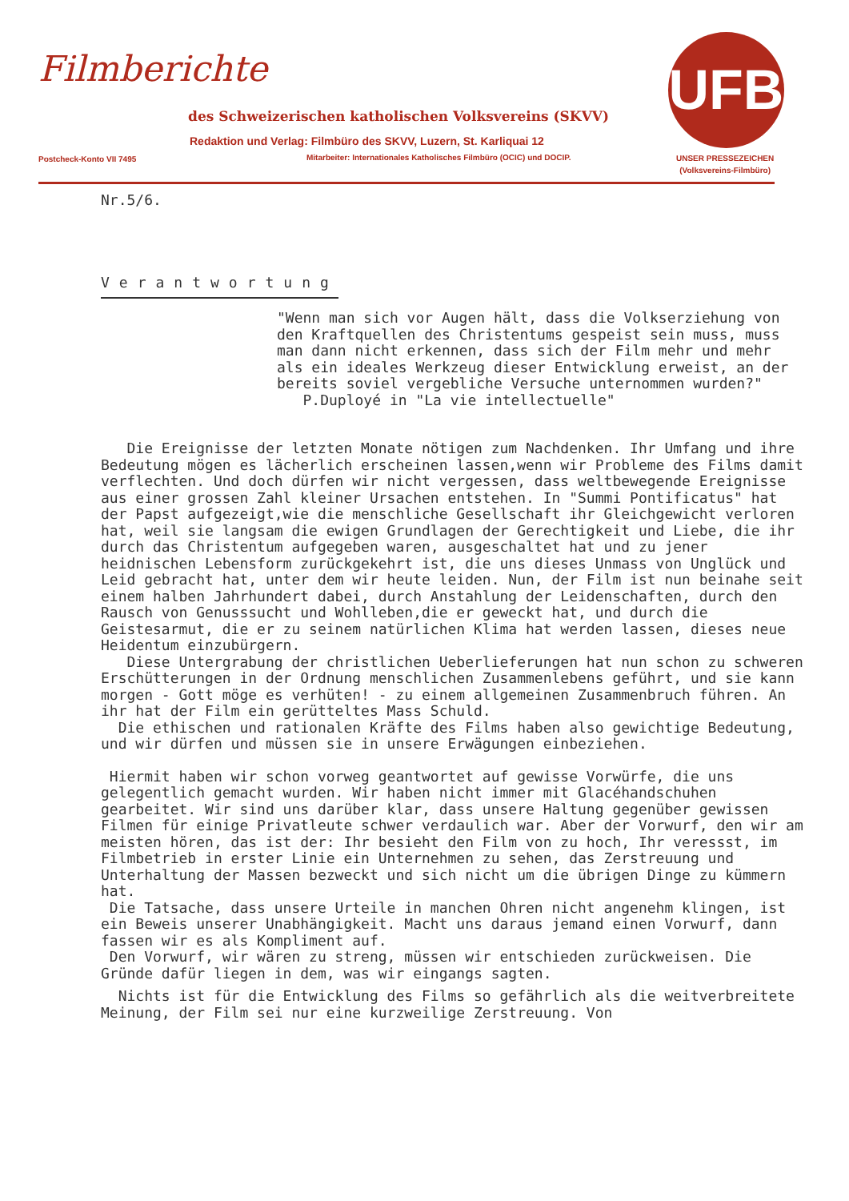Filmberichte
des Schweizerischen katholischen Volksvereins (SKVV)
Redaktion und Verlag: Filmbüro des SKVV, Luzern, St. Karliquai 12
Postcheck-Konto VII 7495
Mitarbeiter: Internationales Katholisches Filmbüro (OCIC) und DOCIP.
UFB
UNSER PRESSEZEICHEN
(Volksvereins-Filmbüro)
Nr.5/6.
Verantwortung
"Wenn man sich vor Augen hält, dass die Volkserziehung von den Kraftquellen des Christentums gespeist sein muss, muss man dann nicht erkennen, dass sich der Film mehr und mehr als ein ideales Werkzeug dieser Entwicklung erweist, an der bereits soviel vergebliche Versuche unternommen wurden?"
P.Duployé in "La vie intellectuelle"
Die Ereignisse der letzten Monate nötigen zum Nachdenken. Ihr Umfang und ihre Bedeutung mögen es lächerlich erscheinen lassen,wenn wir Probleme des Films damit verflechten. Und doch dürfen wir nicht vergessen, dass weltbewegende Ereignisse aus einer grossen Zahl kleiner Ursachen entstehen. In "Summi Pontificatus" hat der Papst aufgezeigt,wie die menschliche Gesellschaft ihr Gleichgewicht verloren hat, weil sie langsam die ewigen Grundlagen der Gerechtigkeit und Liebe, die ihr durch das Christentum aufgegeben waren, ausgeschaltet hat und zu jener heidnischen Lebensform zurückgekehrt ist, die uns dieses Unmass von Unglück und Leid gebracht hat, unter dem wir heute leiden. Nun, der Film ist nun beinahe seit einem halben Jahrhundert dabei, durch Anstahlung der Leidenschaften, durch den Rausch von Genusssucht und Wohlleben,die er geweckt hat, und durch die Geistesarmut, die er zu seinem natürlichen Klima hat werden lassen, dieses neue Heidentum einzubürgern.
Diese Untergrabung der christlichen Ueberlieferungen hat nun schon zu schweren Erschütterungen in der Ordnung menschlichen Zusammenlebens geführt, und sie kann morgen - Gott möge es verhüten! - zu einem allgemeinen Zusammenbruch führen. An ihr hat der Film ein gerütteltes Mass Schuld.
Die ethischen und rationalen Kräfte des Films haben also gewichtige Bedeutung, und wir dürfen und müssen sie in unsere Erwägungen einbeziehen.
Hiermit haben wir schon vorweg geantwortet auf gewisse Vorwürfe, die uns gelegentlich gemacht wurden. Wir haben nicht immer mit Glacéhandschuhen gearbeitet. Wir sind uns darüber klar, dass unsere Haltung gegenüber gewissen Filmen für einige Privatleute schwer verdaulich war. Aber der Vorwurf, den wir am meisten hören, das ist der: Ihr besieht den Film von zu hoch, Ihr veressst, im Filmbetrieb in erster Linie ein Unternehmen zu sehen, das Zerstreuung und Unterhaltung der Massen bezweckt und sich nicht um die übrigen Dinge zu kümmern hat.
Die Tatsache, dass unsere Urteile in manchen Ohren nicht angenehm klingen, ist ein Beweis unserer Unabhängigkeit. Macht uns daraus jemand einen Vorwurf, dann fassen wir es als Kompliment auf.
Den Vorwurf, wir wären zu streng, müssen wir entschieden zurückweisen. Die Gründe dafür liegen in dem, was wir eingangs sagten.
Nichts ist für die Entwicklung des Films so gefährlich als die weitverbreitete Meinung, der Film sei nur eine kurzweilige Zerstreuung. Von